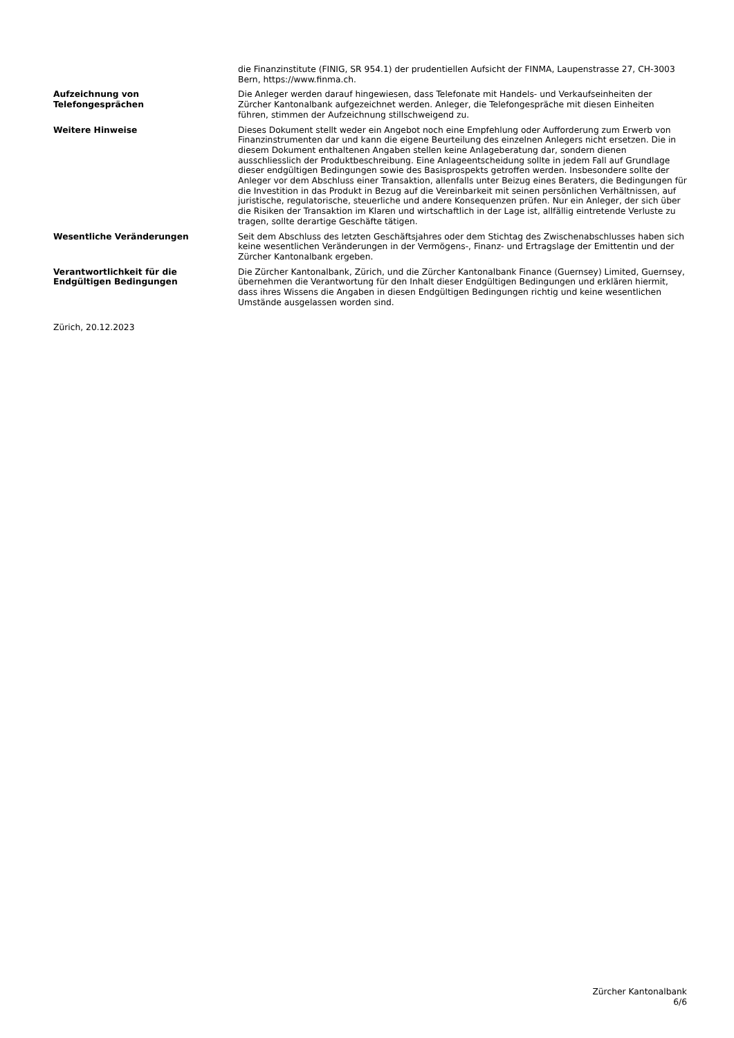die Finanzinstitute (FINIG, SR 954.1) der prudentiellen Aufsicht der FINMA, Laupenstrasse 27, CH-3003 Bern, https://www.finma.ch.
Aufzeichnung von
Telefongesprächen
Die Anleger werden darauf hingewiesen, dass Telefonate mit Handels- und Verkaufseinheiten der Zürcher Kantonalbank aufgezeichnet werden. Anleger, die Telefongespräche mit diesen Einheiten führen, stimmen der Aufzeichnung stillschweigend zu.
Weitere Hinweise Dieses Dokument stellt weder ein Angebot noch eine Empfehlung oder Aufforderung zum Erwerb von Finanzinstrumenten dar und kann die eigene Beurteilung des einzelnen Anlegers nicht ersetzen. Die in diesem Dokument enthaltenen Angaben stellen keine Anlageberatung dar, sondern dienen ausschliesslich der Produktbeschreibung. Eine Anlageentscheidung sollte in jedem Fall auf Grundlage dieser endgültigen Bedingungen sowie des Basisprospekts getroffen werden. Insbesondere sollte der Anleger vor dem Abschluss einer Transaktion, allenfalls unter Beizug eines Beraters, die Bedingungen für die Investition in das Produkt in Bezug auf die Vereinbarkeit mit seinen persönlichen Verhältnissen, auf juristische, regulatorische, steuerliche und andere Konsequenzen prüfen. Nur ein Anleger, der sich über die Risiken der Transaktion im Klaren und wirtschaftlich in der Lage ist, allfällig eintretende Verluste zu tragen, sollte derartige Geschäfte tätigen.
Wesentliche Veränderungen Seit dem Abschluss des letzten Geschäftsjahres oder dem Stichtag des Zwischenabschlusses haben sich keine wesentlichen Veränderungen in der Vermögens-, Finanz- und Ertragslage der Emittentin und der Zürcher Kantonalbank ergeben.
Verantwortlichkeit für die
Endgültigen Bedingungen
Die Zürcher Kantonalbank, Zürich, und die Zürcher Kantonalbank Finance (Guernsey) Limited, Guernsey, übernehmen die Verantwortung für den Inhalt dieser Endgültigen Bedingungen und erklären hiermit, dass ihres Wissens die Angaben in diesen Endgültigen Bedingungen richtig und keine wesentlichen Umstände ausgelassen worden sind.
Zürich, 20.12.2023
Zürcher Kantonalbank
6/6